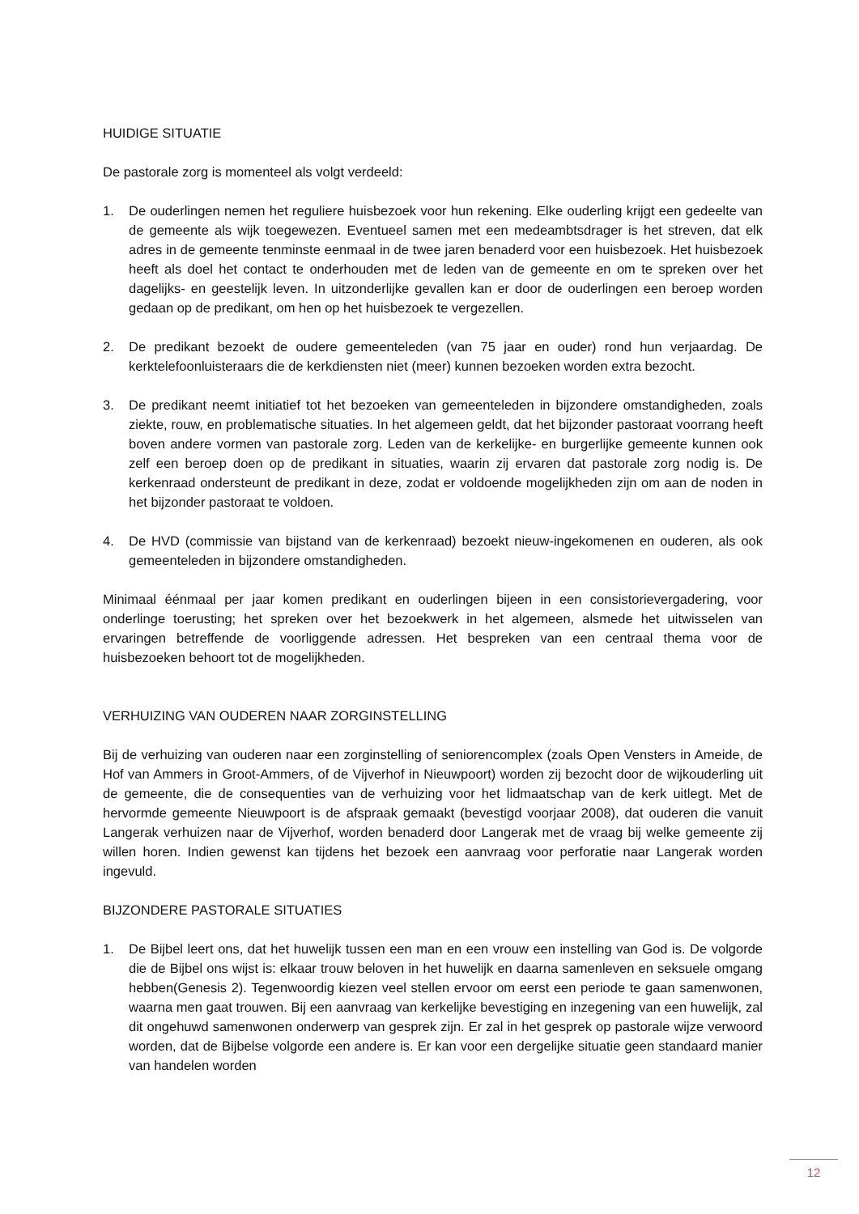HUIDIGE SITUATIE
De pastorale zorg is momenteel als volgt verdeeld:
1. De ouderlingen nemen het reguliere huisbezoek voor hun rekening. Elke ouderling krijgt een gedeelte van de gemeente als wijk toegewezen. Eventueel samen met een medeambtsdrager is het streven, dat elk adres in de gemeente tenminste eenmaal in de twee jaren benaderd voor een huisbezoek. Het huisbezoek heeft als doel het contact te onderhouden met de leden van de gemeente en om te spreken over het dagelijks- en geestelijk leven. In uitzonderlijke gevallen kan er door de ouderlingen een beroep worden gedaan op de predikant, om hen op het huisbezoek te vergezellen.
2. De predikant bezoekt de oudere gemeenteleden (van 75 jaar en ouder) rond hun verjaardag. De kerktelefoonluisteraars die de kerkdiensten niet (meer) kunnen bezoeken worden extra bezocht.
3. De predikant neemt initiatief tot het bezoeken van gemeenteleden in bijzondere omstandigheden, zoals ziekte, rouw, en problematische situaties. In het algemeen geldt, dat het bijzonder pastoraat voorrang heeft boven andere vormen van pastorale zorg. Leden van de kerkelijke- en burgerlijke gemeente kunnen ook zelf een beroep doen op de predikant in situaties, waarin zij ervaren dat pastorale zorg nodig is. De kerkenraad ondersteunt de predikant in deze, zodat er voldoende mogelijkheden zijn om aan de noden in het bijzonder pastoraat te voldoen.
4. De HVD (commissie van bijstand van de kerkenraad) bezoekt nieuw-ingekomenen en ouderen, als ook gemeenteleden in bijzondere omstandigheden.
Minimaal éénmaal per jaar komen predikant en ouderlingen bijeen in een consistorievergadering, voor onderlinge toerusting; het spreken over het bezoekwerk in het algemeen, alsmede het uitwisselen van ervaringen betreffende de voorliggende adressen. Het bespreken van een centraal thema voor de huisbezoeken behoort tot de mogelijkheden.
VERHUIZING VAN OUDEREN NAAR ZORGINSTELLING
Bij de verhuizing van ouderen naar een zorginstelling of seniorencomplex (zoals Open Vensters in Ameide, de Hof van Ammers in Groot-Ammers, of de Vijverhof in Nieuwpoort) worden zij bezocht door de wijkouderling uit de gemeente, die de consequenties van de verhuizing voor het lidmaatschap van de kerk uitlegt. Met de hervormde gemeente Nieuwpoort is de afspraak gemaakt (bevestigd voorjaar 2008), dat ouderen die vanuit Langerak verhuizen naar de Vijverhof, worden benaderd door Langerak met de vraag bij welke gemeente zij willen horen. Indien gewenst kan tijdens het bezoek een aanvraag voor perforatie naar Langerak worden ingevuld.
BIJZONDERE PASTORALE SITUATIES
1. De Bijbel leert ons, dat het huwelijk tussen een man en een vrouw een instelling van God is. De volgorde die de Bijbel ons wijst is: elkaar trouw beloven in het huwelijk en daarna samenleven en seksuele omgang hebben(Genesis 2). Tegenwoordig kiezen veel stellen ervoor om eerst een periode te gaan samenwonen, waarna men gaat trouwen. Bij een aanvraag van kerkelijke bevestiging en inzegening van een huwelijk, zal dit ongehuwd samenwonen onderwerp van gesprek zijn. Er zal in het gesprek op pastorale wijze verwoord worden, dat de Bijbelse volgorde een andere is. Er kan voor een dergelijke situatie geen standaard manier van handelen worden
12